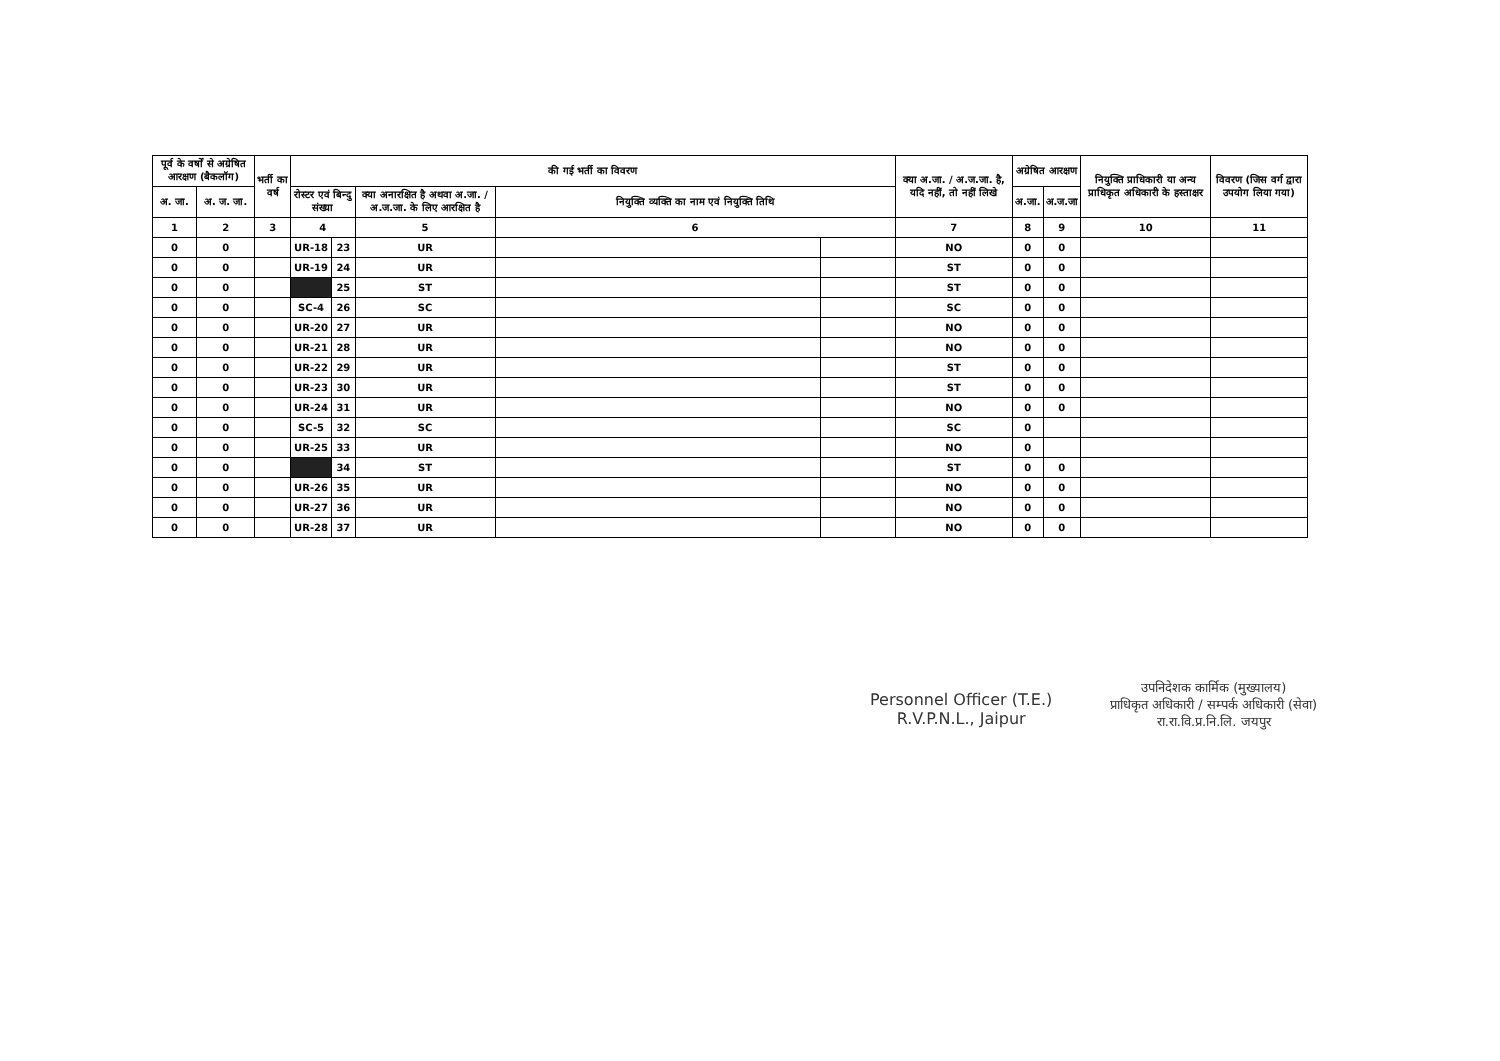| पूर्व के वर्षों से अग्रेषित आरक्षण (बैकलॉग) | | भर्ती का वर्ष | की गई भर्ती का विवरण | | | | | क्या अ.जा. / अ.ज.जा. है, यदि नहीं, तो नहीं लिखे | अग्रेषित आरक्षण | | नियुक्ति प्राधिकारी या अन्य प्राधिकृत अधिकारी के हस्ताक्षर | विवरण (जिस वर्ग द्वारा उपयोग लिया गया) |
| --- | --- | --- | --- | --- | --- | --- | --- | --- | --- | --- | --- | --- |
| अ. जा. | अ. ज. जा. | | रोस्टर एवं बिन्दु संख्या | | क्या अनारक्षित है अथवा अ.जा. / अ.ज.जा. के लिए आरक्षित है | नियुक्ति व्यक्ति का नाम एवं नियुक्ति तिथि | | | अ.जा. | अ.ज.जा | | |
| 1 | 2 | 3 | 4 | | 5 | 6 | | 7 | 8 | 9 | 10 | 11 |
| 0 | 0 | | UR-18 | 23 | UR | | | NO | 0 | 0 | | |
| 0 | 0 | | UR-19 | 24 | UR | | | ST | 0 | 0 | | |
| 0 | 0 | | | 25 | ST | | | ST | 0 | 0 | | |
| 0 | 0 | | SC-4 | 26 | SC | | | SC | 0 | 0 | | |
| 0 | 0 | | UR-20 | 27 | UR | | | NO | 0 | 0 | | |
| 0 | 0 | | UR-21 | 28 | UR | | | NO | 0 | 0 | | |
| 0 | 0 | | UR-22 | 29 | UR | | | ST | 0 | 0 | | |
| 0 | 0 | | UR-23 | 30 | UR | | | ST | 0 | 0 | | |
| 0 | 0 | | UR-24 | 31 | UR | | | NO | 0 | 0 | | |
| 0 | 0 | | SC-5 | 32 | SC | | | SC | 0 | | | |
| 0 | 0 | | UR-25 | 33 | UR | | | NO | 0 | | | |
| 0 | 0 | | | 34 | ST | | | ST | 0 | 0 | | |
| 0 | 0 | | UR-26 | 35 | UR | | | NO | 0 | 0 | | |
| 0 | 0 | | UR-27 | 36 | UR | | | NO | 0 | 0 | | |
| 0 | 0 | | UR-28 | 37 | UR | | | NO | 0 | 0 | | |
Personnel Officer (T.E.)
R.V.P.N.L., Jaipur
उपनिदेशक कार्मिक (मुख्यालय)
प्राधिकृत अधिकारी / सम्पर्क अधिकारी (सेवा)
रा.रा.वि.प्र.नि.लि. जयपुर